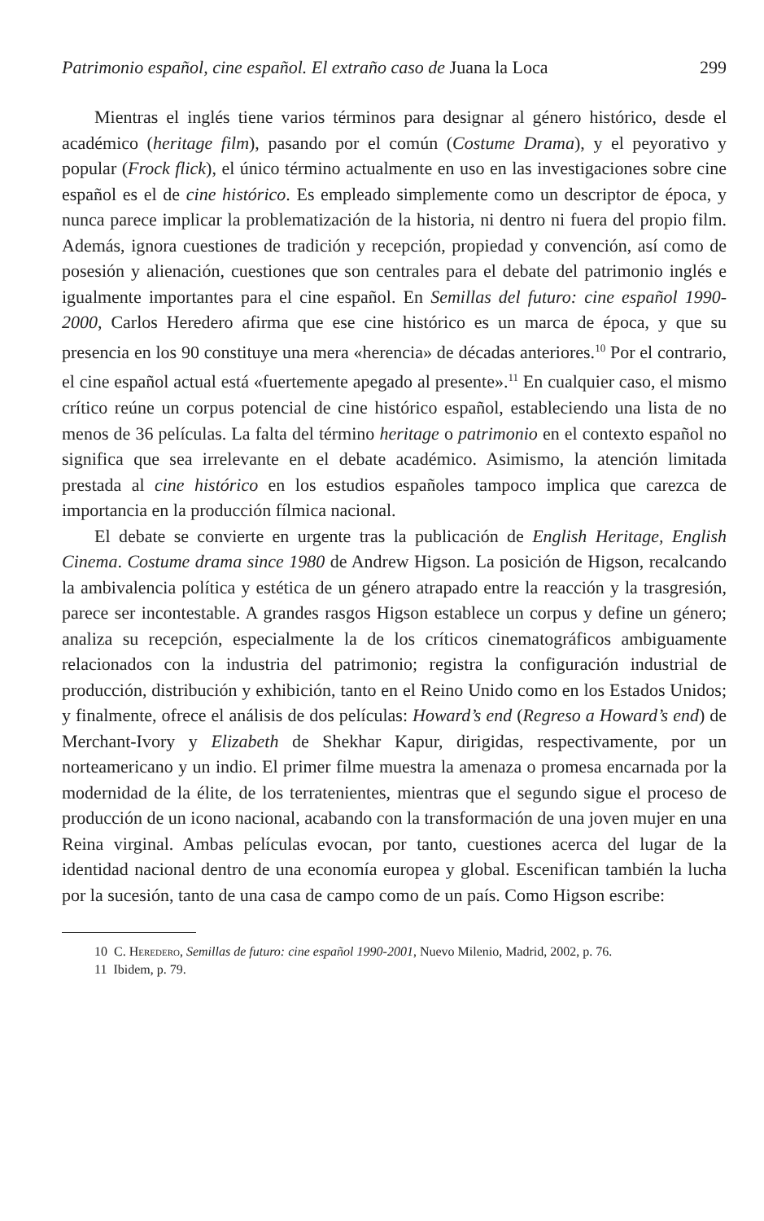Patrimonio español, cine español. El extraño caso de Juana la Loca 299
Mientras el inglés tiene varios términos para designar al género histórico, desde el académico (heritage film), pasando por el común (Costume Drama), y el peyorativo y popular (Frock flick), el único término actualmente en uso en las investigaciones sobre cine español es el de cine histórico. Es empleado simplemente como un descriptor de época, y nunca parece implicar la problematización de la historia, ni dentro ni fuera del propio film. Además, ignora cuestiones de tradición y recepción, propiedad y convención, así como de posesión y alienación, cuestiones que son centrales para el debate del patrimonio inglés e igualmente importantes para el cine español. En Semillas del futuro: cine español 1990-2000, Carlos Heredero afirma que ese cine histórico es un marca de época, y que su presencia en los 90 constituye una mera «herencia» de décadas anteriores.<sup>10</sup> Por el contrario, el cine español actual está «fuertemente apegado al presente».<sup>11</sup> En cualquier caso, el mismo crítico reúne un corpus potencial de cine histórico español, estableciendo una lista de no menos de 36 películas. La falta del término heritage o patrimonio en el contexto español no significa que sea irrelevante en el debate académico. Asimismo, la atención limitada prestada al cine histórico en los estudios españoles tampoco implica que carezca de importancia en la producción fílmica nacional.
El debate se convierte en urgente tras la publicación de English Heritage, English Cinema. Costume drama since 1980 de Andrew Higson. La posición de Higson, recalcando la ambivalencia política y estética de un género atrapado entre la reacción y la trasgresión, parece ser incontestable. A grandes rasgos Higson establece un corpus y define un género; analiza su recepción, especialmente la de los críticos cinematográficos ambiguamente relacionados con la industria del patrimonio; registra la configuración industrial de producción, distribución y exhibición, tanto en el Reino Unido como en los Estados Unidos; y finalmente, ofrece el análisis de dos películas: Howard’s end (Regreso a Howard’s end) de Merchant-Ivory y Elizabeth de Shekhar Kapur, dirigidas, respectivamente, por un norteamericano y un indio. El primer filme muestra la amenaza o promesa encarnada por la modernidad de la élite, de los terratenientes, mientras que el segundo sigue el proceso de producción de un icono nacional, acabando con la transformación de una joven mujer en una Reina virginal. Ambas películas evocan, por tanto, cuestiones acerca del lugar de la identidad nacional dentro de una economía europea y global. Escenifican también la lucha por la sucesión, tanto de una casa de campo como de un país. Como Higson escribe:
10 C. Heredero, Semillas de futuro: cine español 1990-2001, Nuevo Milenio, Madrid, 2002, p. 76.
11 Ibidem, p. 79.